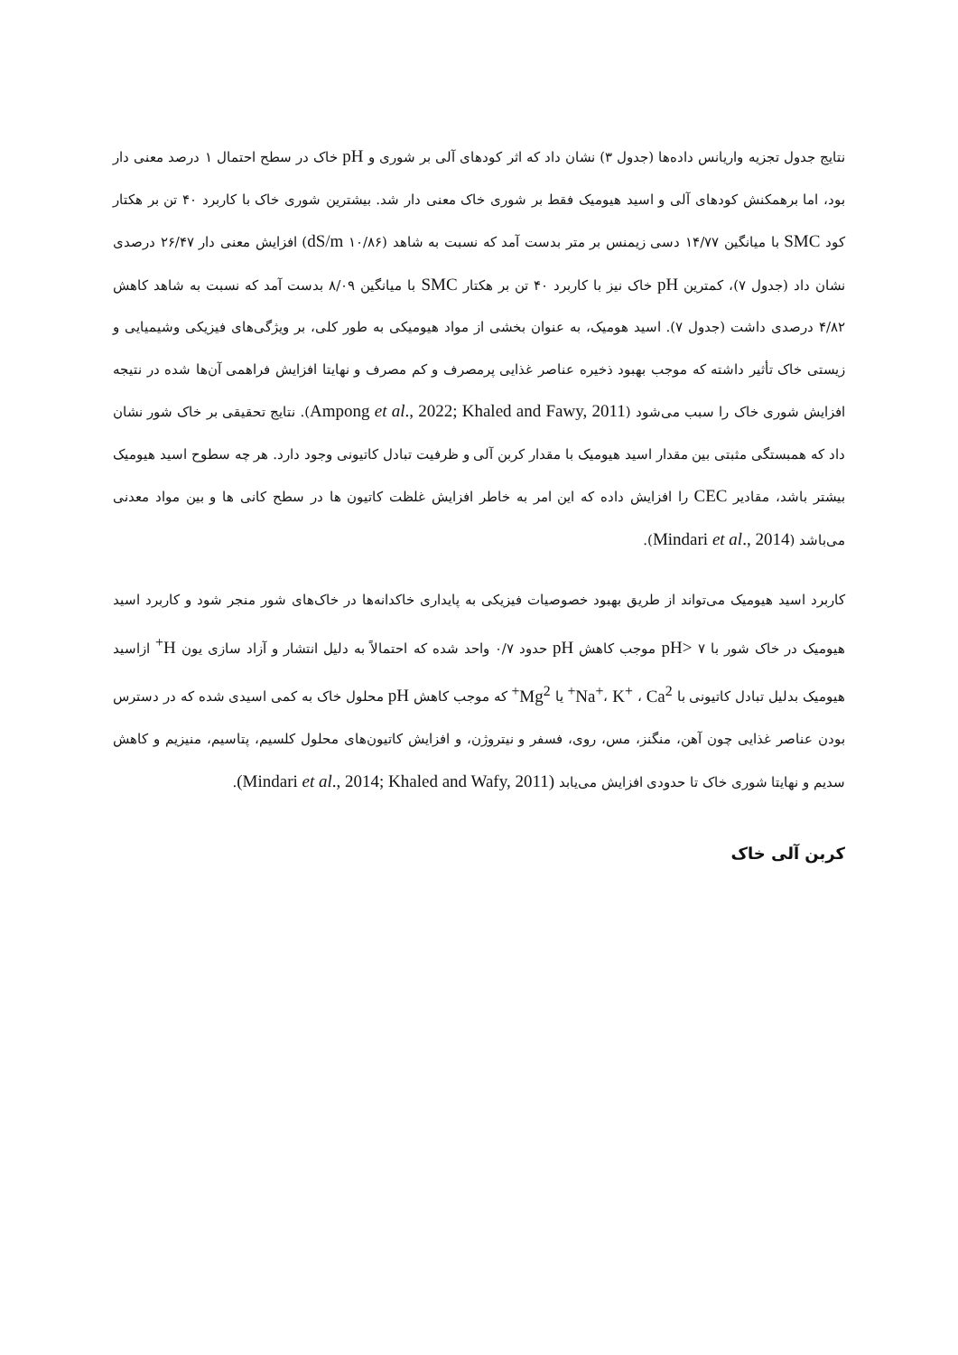نتایج جدول تجزیه واریانس داده‌ها (جدول ۳) نشان داد که اثر کودهای آلی بر شوری و pH خاک در سطح احتمال ۱ درصد معنی دار بود، اما برهمکنش کودهای آلی و اسید هیومیک فقط بر شوری خاک معنی دار شد. بیشترین شوری خاک با کاربرد ۴۰ تن بر هکتار کود SMC با میانگین ۱۴/۷۷ دسی زیمنس بر متر بدست آمد که نسبت به شاهد (dS/m ۱۰/۸۶) افزایش معنی دار ۲۶/۴۷ درصدی نشان داد (جدول ۷)، کمترین pH خاک نیز با کاربرد ۴۰ تن بر هکتار SMC با میانگین ۸/۰۹ بدست آمد که نسبت به شاهد کاهش ۴/۸۲ درصدی داشت (جدول ۷). اسید هومیک، به عنوان بخشی از مواد هیومیکی به طور کلی، بر ویژگی‌های فیزیکی وشیمیایی و زیستی خاک تأثیر داشته که موجب بهبود ذخیره عناصر غذایی پرمصرف و کم مصرف و نهایتا افزایش فراهمی آن‌ها شده در نتیجه افزایش شوری خاک را سبب می‌شود (Ampong et al., 2022; Khaled and Fawy, 2011). نتایج تحقیقی بر خاک شور نشان داد که همبستگی مثبتی بین مقدار اسید هیومیک با مقدار کربن آلی و ظرفیت تبادل کاتیونی وجود دارد. هر چه سطوح اسید هیومیک بیشتر باشد، مقادیر CEC را افزایش داده که این امر به خاطر افزایش غلظت کاتیون ها در سطح کانی ها و بین مواد معدنی می‌باشد (Mindari et al., 2014).
کاربرد اسید هیومیک می‌تواند از طریق بهبود خصوصیات فیزیکی به پایداری خاکدانه‌ها در خاک‌های شور منجر شود و کاربرد اسید هیومیک در خاک شور با pH> ۷ موجب کاهش pH حدود ۰/۷ واحد شده که احتمالاً به دلیل انتشار و آزاد سازی یون H<sup>+</sup> ازاسید هیومیک بدلیل تبادل کاتیونی با Na<sup>+</sup>، K<sup>+</sup> ، Ca<sup>2+</sup> یا Mg<sup>2+</sup> که موجب کاهش pH محلول خاک به کمی اسیدی شده که در دسترس بودن عناصر غذایی چون آهن، منگنز، مس، روی، فسفر و نیتروژن، و افزایش کاتیون‌های محلول کلسیم، پتاسیم، منیزیم و کاهش سدیم و نهایتا شوری خاک تا حدودی افزایش می‌یابد (Mindari et al., 2014; Khaled and Wafy, 2011).
کربن آلی خاک